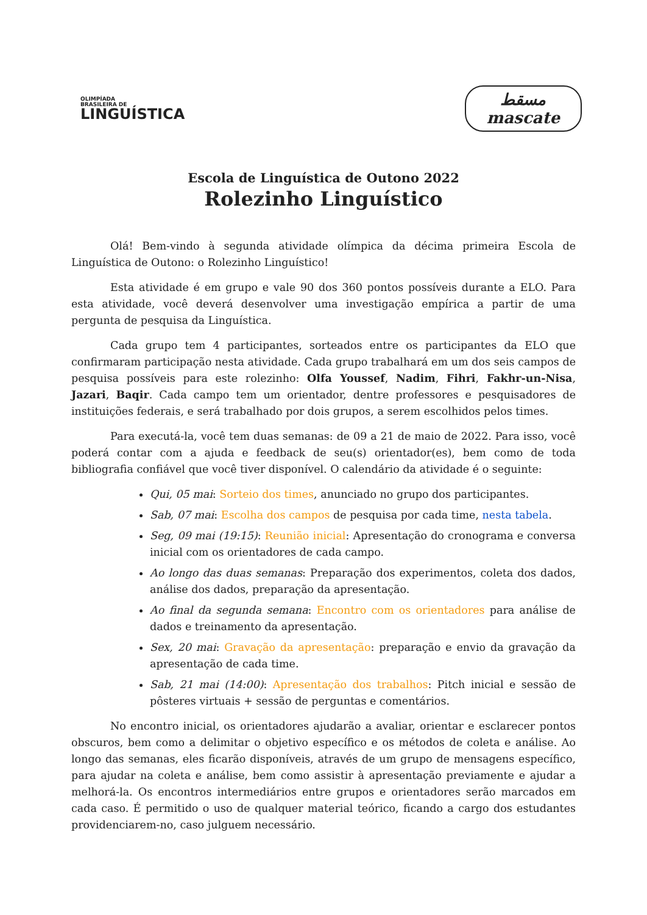OLIMPÍADA
BRASILEIRA DE
LINGUÍSTICA
مسقط
mascate
Escola de Linguística de Outono 2022
Rolezinho Linguístico
Olá! Bem-vindo à segunda atividade olímpica da décima primeira Escola de Linguística de Outono: o Rolezinho Linguístico!
Esta atividade é em grupo e vale 90 dos 360 pontos possíveis durante a ELO. Para esta atividade, você deverá desenvolver uma investigação empírica a partir de uma pergunta de pesquisa da Linguística.
Cada grupo tem 4 participantes, sorteados entre os participantes da ELO que confirmaram participação nesta atividade. Cada grupo trabalhará em um dos seis campos de pesquisa possíveis para este rolezinho: Olfa Youssef, Nadim, Fihri, Fakhr-un-Nisa, Jazari, Baqir. Cada campo tem um orientador, dentre professores e pesquisadores de instituições federais, e será trabalhado por dois grupos, a serem escolhidos pelos times.
Para executá-la, você tem duas semanas: de 09 a 21 de maio de 2022. Para isso, você poderá contar com a ajuda e feedback de seu(s) orientador(es), bem como de toda bibliografia confiável que você tiver disponível. O calendário da atividade é o seguinte:
Qui, 05 mai: Sorteio dos times, anunciado no grupo dos participantes.
Sab, 07 mai: Escolha dos campos de pesquisa por cada time, nesta tabela.
Seg, 09 mai (19:15): Reunião inicial: Apresentação do cronograma e conversa inicial com os orientadores de cada campo.
Ao longo das duas semanas: Preparação dos experimentos, coleta dos dados, análise dos dados, preparação da apresentação.
Ao final da segunda semana: Encontro com os orientadores para análise de dados e treinamento da apresentação.
Sex, 20 mai: Gravação da apresentação: preparação e envio da gravação da apresentação de cada time.
Sab, 21 mai (14:00): Apresentação dos trabalhos: Pitch inicial e sessão de pôsteres virtuais + sessão de perguntas e comentários.
No encontro inicial, os orientadores ajudarão a avaliar, orientar e esclarecer pontos obscuros, bem como a delimitar o objetivo específico e os métodos de coleta e análise. Ao longo das semanas, eles ficarão disponíveis, através de um grupo de mensagens específico, para ajudar na coleta e análise, bem como assistir à apresentação previamente e ajudar a melhorá-la. Os encontros intermediários entre grupos e orientadores serão marcados em cada caso. É permitido o uso de qualquer material teórico, ficando a cargo dos estudantes providenciarem-no, caso julguem necessário.